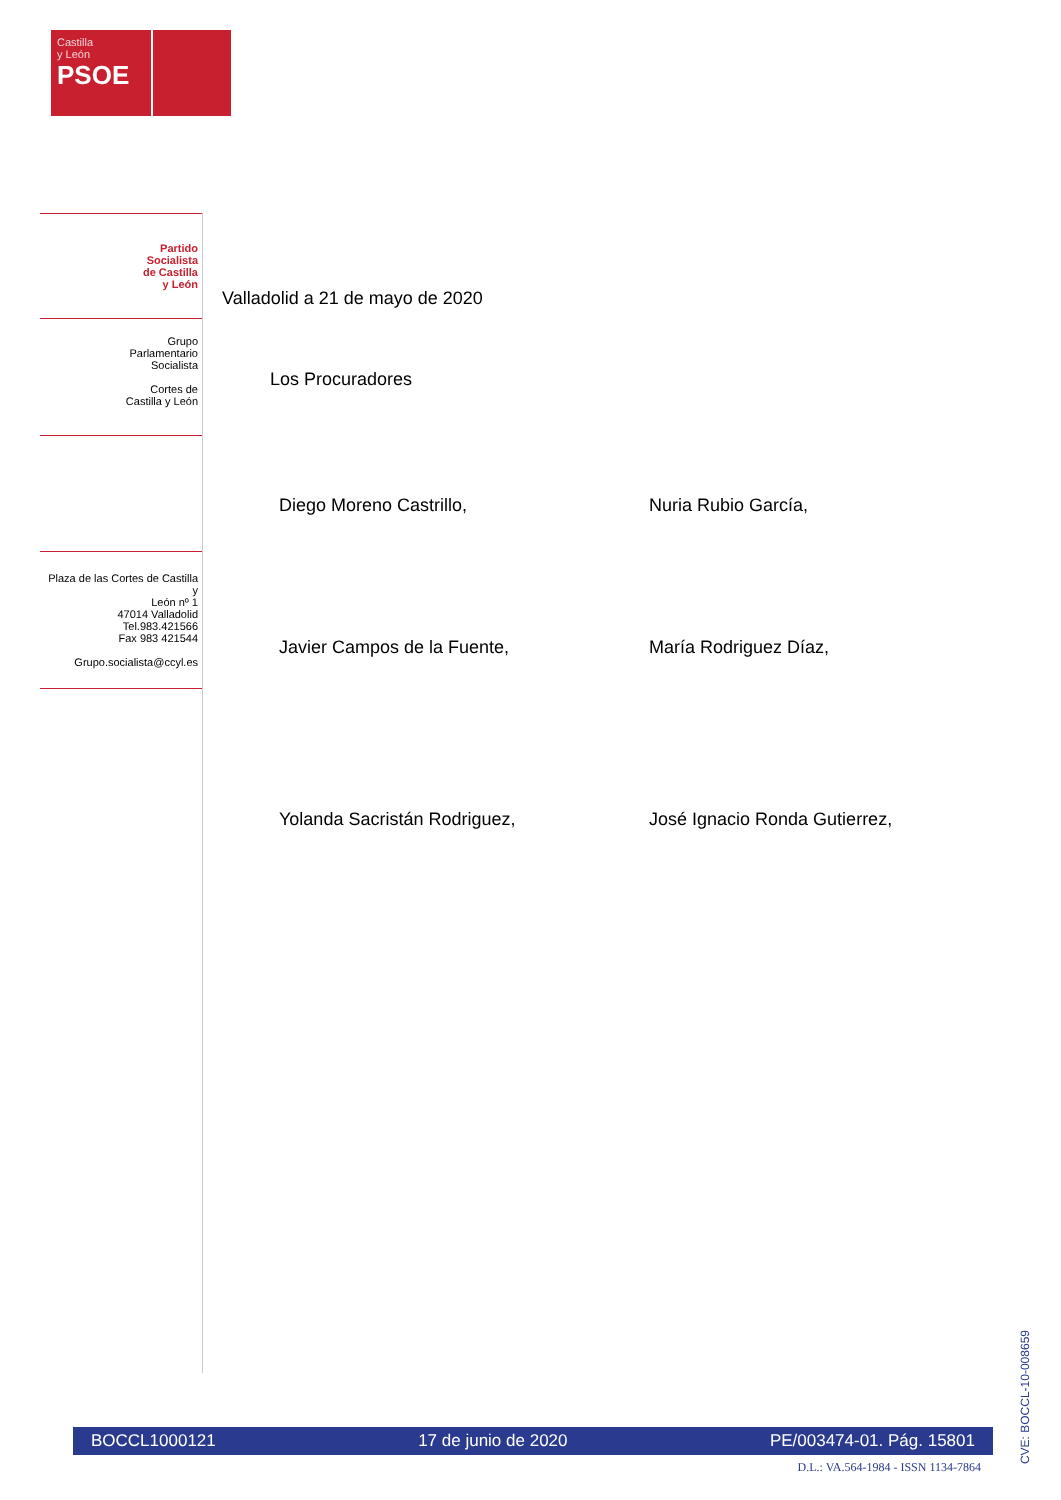Castilla
y León
PSOE
Partido
Socialista
de Castilla
y León
Grupo
Parlamentario
Socialista
Cortes de
Castilla y León
Plaza de las Cortes de Castilla y
León nº 1
47014 Valladolid
Tel.983.421566
Fax 983 421544
Grupo.socialista@ccyl.es
Valladolid a 21 de mayo de 2020
Los Procuradores
Diego Moreno Castrillo,
Nuria Rubio García,
Javier Campos de la Fuente,
María Rodriguez Díaz,
Yolanda Sacristán Rodriguez,
José Ignacio Ronda Gutierrez,
CVE: BOCCL-10-008659
BOCCL1000121 17 de junio de 2020 PE/003474-01. Pág. 15801
D.L.: VA.564-1984 - ISSN 1134-7864